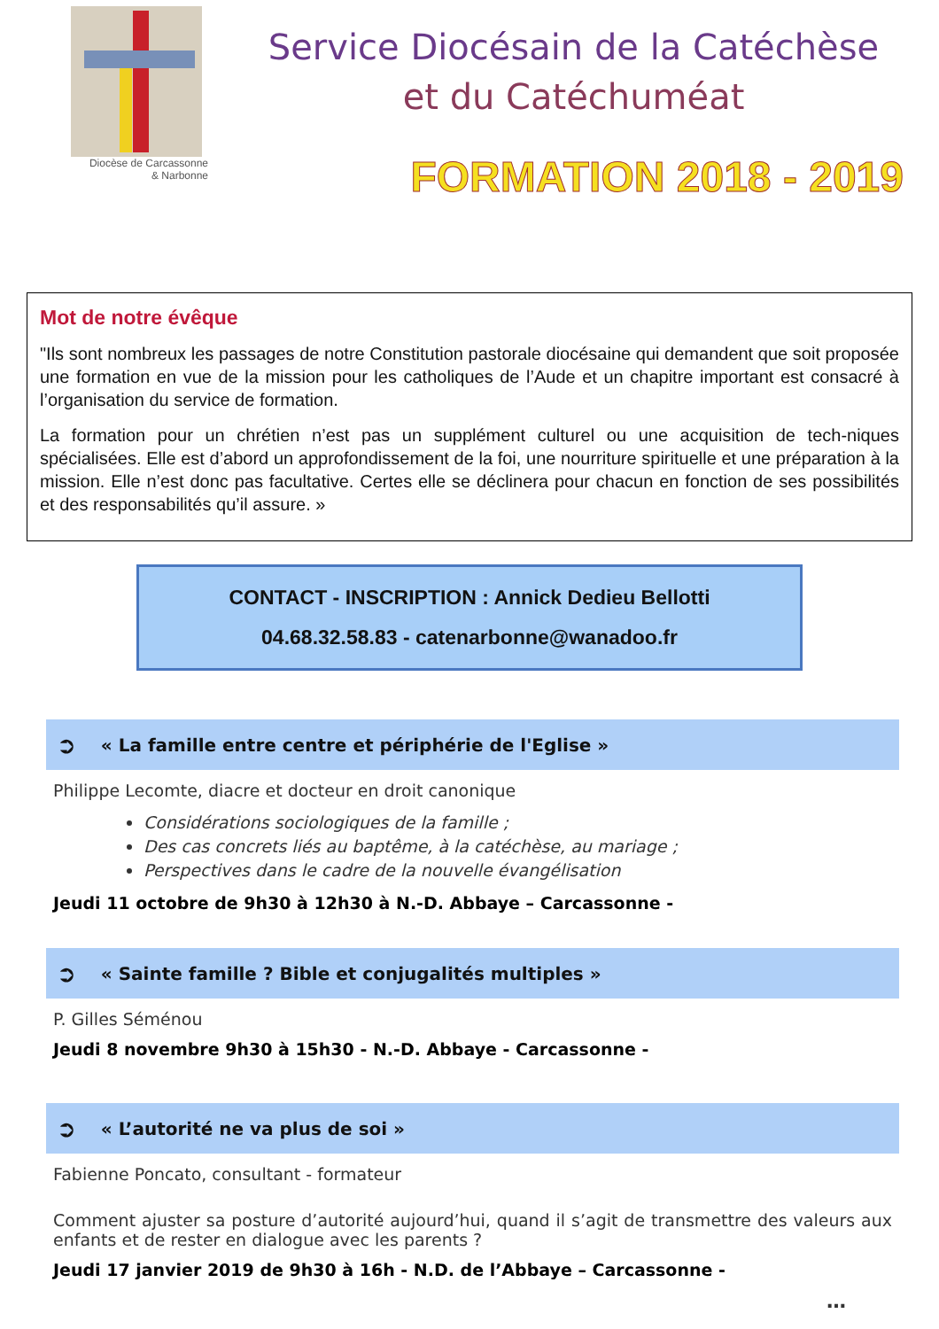Diocèse de Carcassonne
& Narbonne
Service Diocésain de la Catéchèse
et du Catéchuméat
FORMATION 2018 - 2019
Mot de notre évêque
"Ils sont nombreux les passages de notre Constitution pastorale diocésaine qui demandent que soit proposée une formation en vue de la mission pour les catholiques de l’Aude et un chapitre important est consacré à l’organisation du service de formation.
La formation pour un chrétien n’est pas un supplément culturel ou une acquisition de tech-niques spécialisées. Elle est d’abord un approfondissement de la foi, une nourriture spirituelle et une préparation à la mission. Elle n’est donc pas facultative. Certes elle se déclinera pour chacun en fonction de ses possibilités et des responsabilités qu’il assure. »
CONTACT - INSCRIPTION : Annick Dedieu Bellotti
04.68.32.58.83 - catenarbonne@wanadoo.fr
➲ « La famille entre centre et périphérie de l'Eglise »
Philippe Lecomte, diacre et docteur en droit canonique
Considérations sociologiques de la famille ;
Des cas concrets liés au baptême, à la catéchèse, au mariage ;
Perspectives dans le cadre de la nouvelle évangélisation
Jeudi 11 octobre de 9h30 à 12h30 à N.-D. Abbaye – Carcassonne -
➲ « Sainte famille ? Bible et conjugalités multiples »
P. Gilles Séménou
Jeudi 8 novembre 9h30 à 15h30 - N.-D. Abbaye - Carcassonne -
➲ « L’autorité ne va plus de soi »
Fabienne Poncato, consultant - formateur
Comment ajuster sa posture d’autorité aujourd’hui, quand il s’agit de transmettre des valeurs aux enfants et de rester en dialogue avec les parents ?
Jeudi 17 janvier 2019 de 9h30 à 16h - N.D. de l’Abbaye – Carcassonne -
…